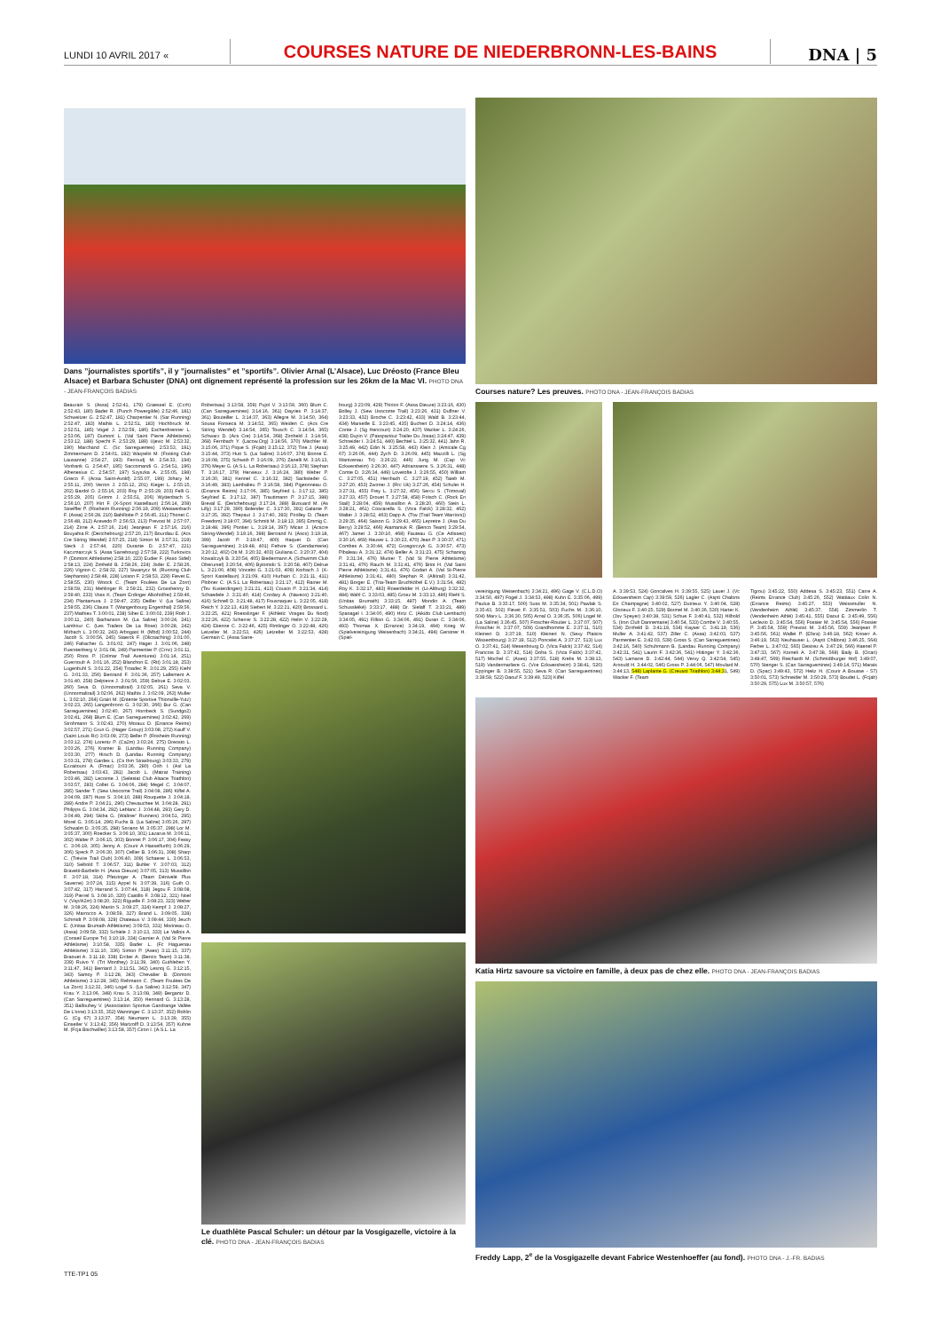LUNDI 10 AVRIL 2017 «
COURSES NATURE DE NIEDERBRONN-LES-BAINS
DNA | 5
Dans ”journalistes sportifs”, il y ”journalistes” et ”sportifs”. Olivier Arnal (L’Alsace), Luc Dréosto (France Bleu Alsace) et Barbara Schuster (DNA) ont dignement représenté la profession sur les 26km de la Mac VI. PHOTO DNA - JEAN-FRANÇOIS BADIAS
Courses nature? Les preuves. PHOTO DNA - JEAN-FRANÇOIS BADIAS
Beaurain S. (Assa) 2:52:41, 179) Graessel E. (Ccrh) 2:52:43, 180) Badet R. (Punch Powergilde) 2:52:46, 181) Schweitzer G. 2:52:47, 181) Charpentier N. (Sar Running) 2:52:47, 183) Mathis L. 2:52:51, 183) Hochbruck M. 2:52:51, 185) Vogel J. 2:52:59, 186) Eschenbrenner L. 2:53:06, 187) Dumont L. (Val Saint Pierre Athletisme) 2:53:12, 188) Specht F. 2:53:29, 189) Ujevic M. 2:53:32, 190) Marchand C. (Sc Sarreguemes) 2:53:53, 191) Zimmermann D. 2:54:01, 192) Warpelin M. (Footing Club Lausanne) 2:54:27, 193) Ferroudj M. 2:54:33, 194) Vonbank G. 2:54:47, 195) Saccomandi G. 2:54:51, 196) Albenesius C. 2:54:57, 197) Szyszka A. 2:55:05, 198) Grieco F. (Acsa Saint-Avold) 2:55:07, 199) Johary M. 2:55:11, 200) Verron J. 2:55:12, 201) Kieger L. 2:55:15, 202) Bardol O. 2:55:16, 203) Roy P. 2:55:29, 203) Felli G. 2:55:29, 205) Grimm J. 2:55:51, 206) Wyttenbach S. 2:56:10, 207) Hirt F. (X-Sport Kastellaun) 2:56:14, 208) Stoeffler P. (Rosheim Running) 2:56:19, 209) Weissenbach F. (Assa) 2:56:28, 210) Babillotte P. 2:56:45, 211) Thonet C. 2:56:48, 212) Azevedo P. 2:56:53, 213) Prevost M. 2:57:07, 214) Zirne A. 2:57:16, 214) Jeanjean F. 2:57:16, 216) Bouyahia R. (Derichebourg) 2:57:20, 217) Bourdiau E. (Acs Cre Stiring Wendel) 2:57:25, 218) Simon M. 2:57:31, 219) Steck J. 2:57:44, 220) Durante D. 2:57:47, 221) Kaczmarczyk S. (Assa Sarrebourg) 2:57:58, 222) Turkovics P. (Domont Athletisme) 2:58:10, 223) Eudier F. (Asso Sidel) 2:58:13, 224) Zimheld B. 2:58:26, 224) Joder E. 2:58:26, 226) Vignon C. 2:58:32, 227) Siwanycz M. (Running Club Stephanois) 2:58:48, 228) Loison F. 2:58:53, 229) Fievet E. 2:58:55, 230) Woock C. (Team Foulées De La Zorn) 2:58:59, 231) Mehlinger R. 2:59:21, 232) Grosshenny D. 2:59:40, 233) Voss K. (Team Erdinger Alkoholfrei) 2:59:46, 234) Plantamura J. 2:59:47, 235) Deiller V. (La Saline) 2:59:55, 236) Clauss T. (Wangenbourg Engenthal) 2:59:56, 237) Mathieu T. 3:00:01, 238) Siber E. 3:00:02, 239) Roth J. 3:00:11, 240) Barbanson M. (La Saline) 3:00:24, 241) Lambour C. (Les Trailers De La Rose) 3:00:28, 242) Mirbach L. 3:00:32, 243) Arbogast H. (Mbd) 3:00:52, 244) Jacob S. 3:00:56, 245) Staerck F. (Olicoaching) 3:01:00, 246) Fabacher G. 3:01:02, 247) Hager J. 3:01:06, 248) Fuerstenberg V. 3:01:08, 249) Parmentier P. (Crnc) 3:01:11, 250) Roos P. (Colmar Trail Aventures) 3:01:14, 251) Guernoub A. 3:01:16, 252) Blanchon E. (Rtt) 3:01:18, 253) Lugenbuhl S. 3:01:22, 254) Troadec R. 3:01:29, 255) Kiehl G. 3:01:33, 256) Bertrand F. 3:01:36, 257) Lallement A. 3:01:40, 258) Delpierre J. 3:01:56, 259) Delrue E. 3:02:03, 260) Seva D. (Unnormaltrail) 3:02:05, 261) Seva V. (Unnormaltrail) 3:02:06, 262) Mathis J. 3:02:09, 263) Muller L. 3:02:10, 264) Grairi M. (Entente Sportive Thionville-Yutz) 3:02:23, 265) Langenbronn G. 3:02:30, 266) Bur G. (Can Sarreguemines) 3:02:40, 267) Hornbeck S. (Sundgo2) 3:02:41, 268) Blum E. (Can Sarreguemines) 3:02:42, 269) Strohmann S. 3:02:43, 270) Moraux D. (Errance Reims) 3:02:57, 271) Grun G. (Hager Group) 3:03:08, 272) Kauff V. (Saint Louis Rc) 3:03:09, 273) Beller P. (Rosheim Running) 3:03:12, 274) Lorentz P. (Ca2m) 3:03:24, 275) Dreosto L. 3:03:26, 276) Kramer B. (Landau Running Company) 3:03:30, 277) Hirsch D. (Landau Running Company) 3:03:31, 278) Gardes L. (Cs Ibm Strasbourg) 3:03:33, 279) Ezzaitouni A. (Fmac) 3:03:36, 280) Orth I. (Asl La Robertsau) 3:03:43, 281) Jacob L. (Matrat Training) 3:03:46, 282) Lecointe J. (Selestat Club Alsace Triathlon) 3:03:57, 283) Collet G. 3:04:06, 284) Megel C. 3:04:07, 285) Sander T. (Sew Usocome Trail) 3:04:08, 286) Kiffel A. 3:04:09, 287) Huss S. 3:04:10, 288) Rouquette J. 3:04:18, 289) Andre P. 3:04:21, 290) Chevauchee M. 3:04:28, 291) Philipps G. 3:04:34, 292) Leblanc J. 3:04:48, 293) Gery D. 3:04:49, 294) Skiba G. (Waltner' Runners) 3:04:51, 295) Morel G. 3:05:14, 296) Fuchs B. (La Saline) 3:05:26, 297) Schwalm D. 3:05:35, 298) Soriano M. 3:05:37, 298) Lor M. 3:05:37, 300) Roecker S. 3:06:10, 301) Lazarus M. 3:06:11, 302) Walter P. 3:06:15, 303) Bonnet P. 3:06:17, 304) Fessy C. 3:06:19, 305) Jenny A. (Courir A Hasselfurth) 3:06:29, 306) Speck P. 3:06:30, 307) Cellier B. 3:06:31, 308) Sharp C. (Trévire Trail Club) 3:06:40, 309) Schaerer L. 3:06:53, 310) Seibold T. 3:06:57, 311) Buhler Y. 3:07:03, 312) Bravetti-Barbelin H. (Assa Dieuze) 3:07:05, 313) Mussillon F. 3:07:18, 314) Pfetzinger A. (Team Dénivelé Plus Saverne) 3:07:24, 315) Appel N. 3:07:39, 316) Guth O. 3:07:42, 317) Harrand S. 3:07:44, 318) Jegou F. 3:08:08, 319) Pierrel S. 3:08:10, 320) Castillo F. 3:08:12, 321) Noel V. (Vsp/A2m) 3:08:20, 322) Riguelle F. 3:08:23, 323) Weber M. 3:08:26, 324) Martin S. 3:08:27, 324) Kempf J. 3:08:27, 326) Marrocco A. 3:08:59, 327) Brand L. 3:09:05, 328) Schmidt P. 3:09:08, 329) Chateaux V. 3:09:44, 330) Jeuch E. (Unitas Brumath Athlétisme) 3:09:53, 331) Morineau O. (Assa) 3:09:59, 332) Schiele J. 3:10:13, 333) Le Vallois A. (Conseil Europe Tri) 3:10:19, 334) Garnier A. (Val St Pierre Athlétisme) 3:10:58, 335) Bader L. (Fc Haguenau Athlétisme) 3:11:10, 336) Simon P. (Ases) 3:11:15, 337) Braouet A. 3:11:19, 338) Ercker A. (Benco Team) 3:11:38, 339) Ruivo Y. (Trt Monthey) 3:11:39, 340) Guthleben Y. 3:11:47, 341) Bernard J. 3:11:51, 342) Lesnoj G. 3:12:15, 343) Samoy P. 3:12:28, 343) Chevalier B. (Domont Athletisme) 3:12:28, 345) Rebmann C. (Team Foulées De La Zorn) 3:12:32, 346) Logel S. (La Saline) 3:12:59, 347) Krau Y. 3:13:06, 348) Krau S. 3:13:08, 349) Bergantz D. (Can Sarreguemines) 3:13:14, 350) Hennard G. 3:13:28, 351) Ballouhey V. (Association Sportive Gandrange Vallée De L'orne) 3:13:35, 352) Wanninger C. 3:13:37, 352) Roblin G. (Cg 67) 3:13:37, 354) Neumann L. 3:13:39, 355) Einsetler V. 3:13:42, 356) Martzolff D. 3:13:54, 357) Kuhne M. (Fcja Bischwiller) 3:13:58, 357) Ciron I. (A.S.L. La
Robertsau) 3:13:58, 359) Pujol V. 3:13:59, 360) Blum C. (Can Sarreguemines) 3:14:16, 361) Dayries P. 3:14:37, 361) Bouteiller L. 3:14:37, 363) Allegre M. 3:14:50, 364) Sousa Fonseca M. 3:14:52, 365) Weiden C. (Acs Cre Stiring Wendel) 3:14:54, 365) Tousch C. 3:14:54, 365) Schwarz D. (Acs Cre) 3:14:54, 368) Zirnheld J. 3:14:56, 368) Fernbach Y. (Lacow.Org) 3:14:56, 370) Mischler M. 3:15:06, 371) Pique S. (Fcjab) 3:15:12, 372) Tine J. (Assa) 3:15:44, 373) Hutt S. (La Saline) 3:16:07, 374) Bonne E. 3:16:08, 375) Schwob P. 3:16:09, 376) Zanelli M. 3:16:13, 376) Meyer G. (A.S.L. La Robertsau) 3:16:13, 378) Stephan T. 3:16:17, 379) Hervieux J. 3:16:24, 380) Weber P. 3:16:30, 381) Kennel C. 3:16:32, 382) Sacksteder G. 3:16:49, 383) Lambalieu P. 3:16:58, 384) Pigeonneau O. (Errance Reims) 3:17:06, 385) Seyfried L. 3:17:12, 385) Seyfried E. 3:17:12, 387) Trauttmann P. 3:17:15, 388) Breval E. (Derichebourg) 3:17:24, 389) Bizouard M. (As Lilly) 3:17:29, 390) Bolender C. 3:17:30, 391) Galante P. 3:17:35, 392) Thepaut J. 3:17:40, 393) Pirolley D. (Team Freedom) 3:18:07, 394) Schmitt M. 3:18:13, 395) Emmig C. 3:18:48, 396) Pontier L. 3:19:14, 397) Mican J. (Acscre Stiring-Wendel) 3:19:16, 398) Bertrand N. (Ascs) 3:19:18, 399) Jacob P. 3:19:47, 400) Haquet D. (Can Sarreguemines) 3:19:48, 401) Febvre S. (Gendarmerie) 3:20:12, 402) Ott M. 3:20:32, 403) Giuliana C. 3:20:37, 404) Kowalczyk B. 3:20:54, 405) Biedermann A. (Schwimm Club Oberursel) 3:20:54, 406) Bytomski S. 3:20:58, 407) Delrue L. 3:21:00, 408) Vincelot G. 3:21:03, 409) Korbach J. (X-Sport Kastellaun) 3:21:09, 410) Hurbain C. 3:21:11, 411) Plobner C. (A.S.L La Robertsau) 3:21:17, 412) Rainer M. (Tsv Kusterdingen) 3:21:21, 413) Cousin P. 3:21:34, 414) Schaedele J. 3:21:40, 414) Cordary A. (Naveco) 3:21:40, 416) Schnell D. 3:21:48, 417) Fousnaquer L. 3:22:05, 418) Reich Y. 3:22:13, 419) Siebert M. 3:22:21, 420) Brossard L. 3:22:25, 421) Roesslinger F. (Athletic Vosges Du Nord) 3:22:26, 422) Scherrer S. 3:22:28, 422) Helm V. 3:22:28, 424) Etienne C. 3:22:46, 425) Rimlinger O. 3:22:48, 426) Letzelter M. 3:22:53, 426) Letzelter M. 3:22:53, 428) Germain C. (Assa Sarre-
bourg) 3:23:09, 429) Thirion F. (Assa Dieuze) 3:23:16, 430) Bolley J. (Sew Usocome Trail) 3:23:26, 431) Duffner V. 3:23:33, 432) Broche C. 3:23:42, 433) Wald B. 3:23:44, 434) Marseille E. 3:23:45, 435) Buchert D. 3:24:14, 436) Conte J. (Sg Hericourt) 3:24:20, 437) Wacker L. 3:24:26, 438) Dupin V. (Passpartout Trailer Du Josas) 3:24:47, 439) Schneider I. 3:24:51, 440) Bechtel L. 3:25:32, 441) Jahn R. 3:25:49, 442) Edin N. 3:25:58, 443) Klein J. (Amicale Cg 67) 3:26:06, 444) Zych D. 3:26:09, 445) Mazzilli L. (Sg Wantzenau Tri) 3:26:22, 446) Jung M. (Cap Vc Eckwersheim) 3:26:30, 447) Adrianssens S. 3:26:31, 448) Comte D. 3:26:34, 449) Lovetofte J. 3:26:55, 450) William C. 3:27:05, 451) Herrbach C. 3:27:19, 452) Taieb M. 3:27:20, 453) Zwirner J. (Rrc Uk) 3:27:26, 454) Schuler H. 3:27:31, 455) Frey L. 3:27:32, 456) Sercu S. (Trimoval) 3:27:33, 457) Drouet T. 3:27:58, 458) Fritsch C. (Rock En Stail) 3:28:04, 459) Mussillon A. 3:28:20, 460) Stein L. 3:28:21, 461) Coscarella S. (Vtca Falck) 3:28:32, 462) Walter J. 3:28:52, 463) Dapp A. (Ttw (Trail Team Warriors)) 3:29:35, 464) Saison G. 3:29:43, 465) Lepretre J. (Asa Du Berry) 3:29:52, 466) Atamaniuk R. (Benco Team) 3:29:54, 467) Jamet J. 3:30:10, 468) Fauteau G. (Ce Adisseo) 3:30:16, 469) Hauser L. 3:30:23, 470) Jean P. 3:30:37, 471) Combes A. 3:30:44, 472) Grzegorczyk G. 3:30:57, 473) Pibaleau A. 3:31:12, 474) Beller A. 3:31:23, 475) Schaning P. 3:31:34, 476) Munier T. (Val St Pierre Athletisme) 3:31:41, 476) Rauch M. 3:31:41, 476) Briot H. (Val Saint Pierre Athlétisme) 3:31:41, 476) Godart A. (Val St-Pierre Athletisme) 3:31:41, 480) Stephan R. (Altitrail) 3:31:42, 481) Borger E. (Tria-Team Bruchköbel E.V.) 3:31:54, 482) Roy K. 3:32:17, 483) Rosenfelder H. (Lt-Altburg) 3:32:32, 484) Wahl C. 3:33:03, 485) Grosz M. 3:33:13, 486) Riehl S. (Unitas Brumath) 3:33:15, 487) Mondin A. (Team Schusskéké) 3:33:17, 488) Dr. Sielaff T. 3:33:21, 489) Spanagel I. 3:34:00, 490) Hirtz C. (Aikido Club Lembach) 3:34:05, 491) Fillion G. 3:34:06, 491) Duran C. 3:34:06, 493) Thomas X. (Errance) 3:34:19, 494) Krieg W. (Spielvereinigung Weisenbach) 3:34:21, 494) Gerstner H. (Spiel-
Le duathlète Pascal Schuler: un détour par la Vosgigazelle, victoire à la clé. PHOTO DNA - JEAN-FRANÇOIS BADIAS
vereinigung Weisenbach) 3:34:21, 496) Gage V. (C.L.D.O) 3:34:50, 497) Fogel J. 3:34:53, 498) Kuhn E. 3:35:06, 499) Paulus B. 3:35:17, 500) Suss M. 3:35:34, 501) Pawlak S. 3:35:43, 502) Fievet F. 3:35:51, 503) Fuchs M. 3:36:10, 504) Marx L. 3:36:30, 505) Arnal O. 3:36:35, 506) Logel M. (La Saline) 3:36:45, 507) Froscher-Routier L. 3:37:07, 507) Froscher H. 3:37:07, 509) Grandhomme E. 3:37:11, 510) Kleinert D. 3:37:19, 510) Kleinert N. (Sexy Plaisirs Wissembourg) 3:37:19, 512) Poncelet A. 3:37:27, 513) Lux O. 3:37:41, 514) Mesenbourg D. (Vtca Falck) 3:37:42, 514) Francois D. 3:37:42, 514) Doha S. (Vtca Falck) 3:37:42, 517) Mochel C. (Ases) 3:37:55, 518) Krebs M. 3:38:13, 519) Vandermarliere G. (Vce Eckwersheim) 3:38:41, 520) Eppinger B. 3:38:55, 521) Seva R. (Can Sarreguemines) 3:38:59, 522) Daouf F. 3:39:49, 523) Kiffel
A. 3:39:53, 524) Goncalves H. 3:39:55, 525) Lauer J. (Vc Eckwersheim Cap) 3:39:59, 526) Lagler C. (Asptt Chalons En Champagne) 3:40:02, 527) Dutrieux Y. 3:40:04, 528) Glorieux F. 3:40:25, 529) Bormel M. 3:40:36, 530) Harter K. (Jsv Speyer) 3:40:38, 531) Schue F. 3:40:41, 532) Hilbold S. (Iron Club Dannemarie) 3:40:54, 533) Combe V. 3:40:55, 534) Zirnheld D. 3:41:19, 534) Kayser C. 3:41:19, 536) Muller A. 3:41:42, 537) Ziller C. (Assa) 3:42:03, 537) Parmentier E. 3:42:03, 539) Gross S. (Can Sarreguemines) 3:42:16, 540) Schuhmann B. (Landau Running Company) 3:42:31, 541) Laurin F. 3:42:36, 541) Hittinger Y. 3:42:36, 543) Lamarre D. 3:42:44, 544) Vervy Q. 3:42:54, 545) Arnould H. 3:44:02, 546) Gross P. 3:44:06, 547) Moulard M. 3:44:13, 548) Laplante G. (Creusot Triathlon) 3:44:31, 549) Wacker F. (Team
Tigrou) 3:45:22, 550) Addesa S. 3:45:23, 551) Carre A. (Reims Errance Club) 3:45:26, 552) Wattiaux Colin N. (Errance Reims) 3:45:27, 553) Weissmuller N. (Vendenheim Athlé) 3:45:37, 554) Zimmerlin T. (Vendenheim Athlé) 3:45:41, 555) Daout E. 3:45:49, 556) Leclezio D. 3:45:54, 556) Fossier M. 3:45:54, 556) Fossier P. 3:45:54, 559) Prevost M. 3:45:56, 559) Jeanjean P. 3:45:56, 561) Wallet P. (Efsra) 3:46:18, 562) Knoerr A. 3:46:19, 563) Neuhauser L. (Asptt Châlons) 3:46:25, 564) Ferber L. 3:47:02, 565) Destrez A. 3:47:29, 566) Haenel P. 3:47:33, 567) Korneli A. 3:47:38, 568) Baily B. (Ocan) 3:48:47, 569) Reichardt M. (Schmidtburger Hof) 3:49:07, 570) Stenger S. (Can Sarreguemines) 3:49:14, 571) Marais D. (Spac) 3:49:43, 572) Heitz H. (Courir A Bousse - 57) 3:50:01, 573) Schneider M. 3:50:29, 573) Boudet L. (Fcjab) 3:50:29, 575) Lux M. 3:50:57, 576)
Katia Hirtz savoure sa victoire en famille, à deux pas de chez elle. PHOTO DNA - JEAN-FRANÇOIS BADIAS
Freddy Lapp, 2<sup>e</sup> de la Vosgigazelle devant Fabrice Westenhoeffer (au fond). PHOTO DNA - J.-FR. BADIAS
TTE-TP1 05